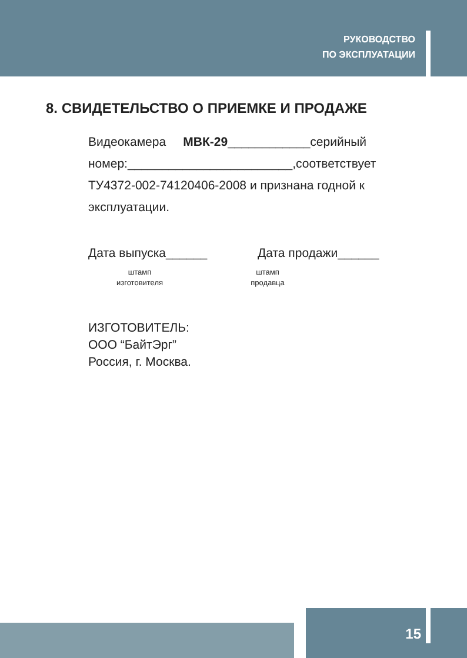РУКОВОДСТВО
ПО ЭКСПЛУАТАЦИИ
8. СВИДЕТЕЛЬСТВО О ПРИЕМКЕ И ПРОДАЖЕ
Видеокамера МВК-29____________серийный номер:________________________,соответствует ТУ4372-002-74120406-2008 и признана годной к эксплуатации.
Дата выпуска______ Дата продажи______
штамп
изготовителя
штамп
продавца
ИЗГОТОВИТЕЛЬ:
ООО “БайтЭрг”
Россия, г. Москва.
15